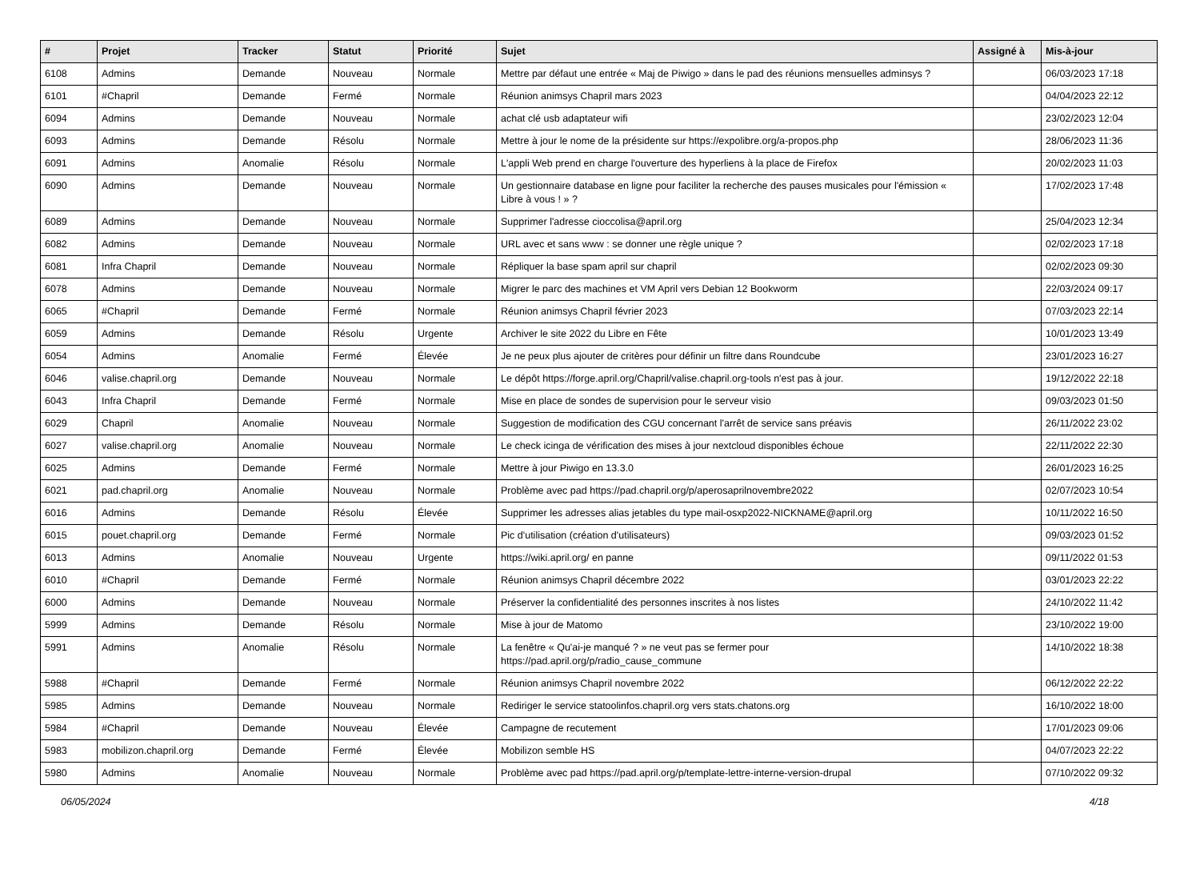| # | Projet | Tracker | Statut | Priorité | Sujet | Assigné à | Mis-à-jour |
| --- | --- | --- | --- | --- | --- | --- | --- |
| 6108 | Admins | Demande | Nouveau | Normale | Mettre par défaut une entrée « Maj de Piwigo » dans le pad des réunions mensuelles adminsys ? | | 06/03/2023 17:18 |
| 6101 | #Chapril | Demande | Fermé | Normale | Réunion animsys Chapril mars 2023 | | 04/04/2023 22:12 |
| 6094 | Admins | Demande | Nouveau | Normale | achat clé usb adaptateur wifi | | 23/02/2023 12:04 |
| 6093 | Admins | Demande | Résolu | Normale | Mettre à jour le nome de la présidente sur https://expolibre.org/a-propos.php | | 28/06/2023 11:36 |
| 6091 | Admins | Anomalie | Résolu | Normale | L'appli Web prend en charge l'ouverture des hyperliens à la place de Firefox | | 20/02/2023 11:03 |
| 6090 | Admins | Demande | Nouveau | Normale | Un gestionnaire database en ligne pour faciliter la recherche des pauses musicales pour l'émission « Libre à vous ! » ? | | 17/02/2023 17:48 |
| 6089 | Admins | Demande | Nouveau | Normale | Supprimer l'adresse cioccolisa@april.org | | 25/04/2023 12:34 |
| 6082 | Admins | Demande | Nouveau | Normale | URL avec et sans www : se donner une règle unique ? | | 02/02/2023 17:18 |
| 6081 | Infra Chapril | Demande | Nouveau | Normale | Répliquer la base spam april sur chapril | | 02/02/2023 09:30 |
| 6078 | Admins | Demande | Nouveau | Normale | Migrer le parc des machines et VM April vers Debian 12 Bookworm | | 22/03/2024 09:17 |
| 6065 | #Chapril | Demande | Fermé | Normale | Réunion animsys Chapril février 2023 | | 07/03/2023 22:14 |
| 6059 | Admins | Demande | Résolu | Urgente | Archiver le site 2022 du Libre en Fête | | 10/01/2023 13:49 |
| 6054 | Admins | Anomalie | Fermé | Élevée | Je ne peux plus ajouter de critères pour définir un filtre dans Roundcube | | 23/01/2023 16:27 |
| 6046 | valise.chapril.org | Demande | Nouveau | Normale | Le dépôt https://forge.april.org/Chapril/valise.chapril.org-tools n'est pas à jour. | | 19/12/2022 22:18 |
| 6043 | Infra Chapril | Demande | Fermé | Normale | Mise en place de sondes de supervision pour le serveur visio | | 09/03/2023 01:50 |
| 6029 | Chapril | Anomalie | Nouveau | Normale | Suggestion de modification des CGU concernant l'arrêt de service sans préavis | | 26/11/2022 23:02 |
| 6027 | valise.chapril.org | Anomalie | Nouveau | Normale | Le check icinga de vérification des mises à jour nextcloud disponibles échoue | | 22/11/2022 22:30 |
| 6025 | Admins | Demande | Fermé | Normale | Mettre à jour Piwigo en 13.3.0 | | 26/01/2023 16:25 |
| 6021 | pad.chapril.org | Anomalie | Nouveau | Normale | Problème avec pad https://pad.chapril.org/p/aperosaprilnovembre2022 | | 02/07/2023 10:54 |
| 6016 | Admins | Demande | Résolu | Élevée | Supprimer les adresses alias jetables du type mail-osxp2022-NICKNAME@april.org | | 10/11/2022 16:50 |
| 6015 | pouet.chapril.org | Demande | Fermé | Normale | Pic d'utilisation (création d'utilisateurs) | | 09/03/2023 01:52 |
| 6013 | Admins | Anomalie | Nouveau | Urgente | https://wiki.april.org/ en panne | | 09/11/2022 01:53 |
| 6010 | #Chapril | Demande | Fermé | Normale | Réunion animsys Chapril décembre 2022 | | 03/01/2023 22:22 |
| 6000 | Admins | Demande | Nouveau | Normale | Préserver la confidentialité des personnes inscrites à nos listes | | 24/10/2022 11:42 |
| 5999 | Admins | Demande | Résolu | Normale | Mise à jour de Matomo | | 23/10/2022 19:00 |
| 5991 | Admins | Anomalie | Résolu | Normale | La fenêtre « Qu'ai-je manqué ? » ne veut pas se fermer pour https://pad.april.org/p/radio_cause_commune | | 14/10/2022 18:38 |
| 5988 | #Chapril | Demande | Fermé | Normale | Réunion animsys Chapril novembre 2022 | | 06/12/2022 22:22 |
| 5985 | Admins | Demande | Nouveau | Normale | Rediriger le service statoolinfos.chapril.org vers stats.chatons.org | | 16/10/2022 18:00 |
| 5984 | #Chapril | Demande | Nouveau | Élevée | Campagne de recutement | | 17/01/2023 09:06 |
| 5983 | mobilizon.chapril.org | Demande | Fermé | Élevée | Mobilizon semble HS | | 04/07/2023 22:22 |
| 5980 | Admins | Anomalie | Nouveau | Normale | Problème avec pad https://pad.april.org/p/template-lettre-interne-version-drupal | | 07/10/2022 09:32 |
06/05/2024 4/18